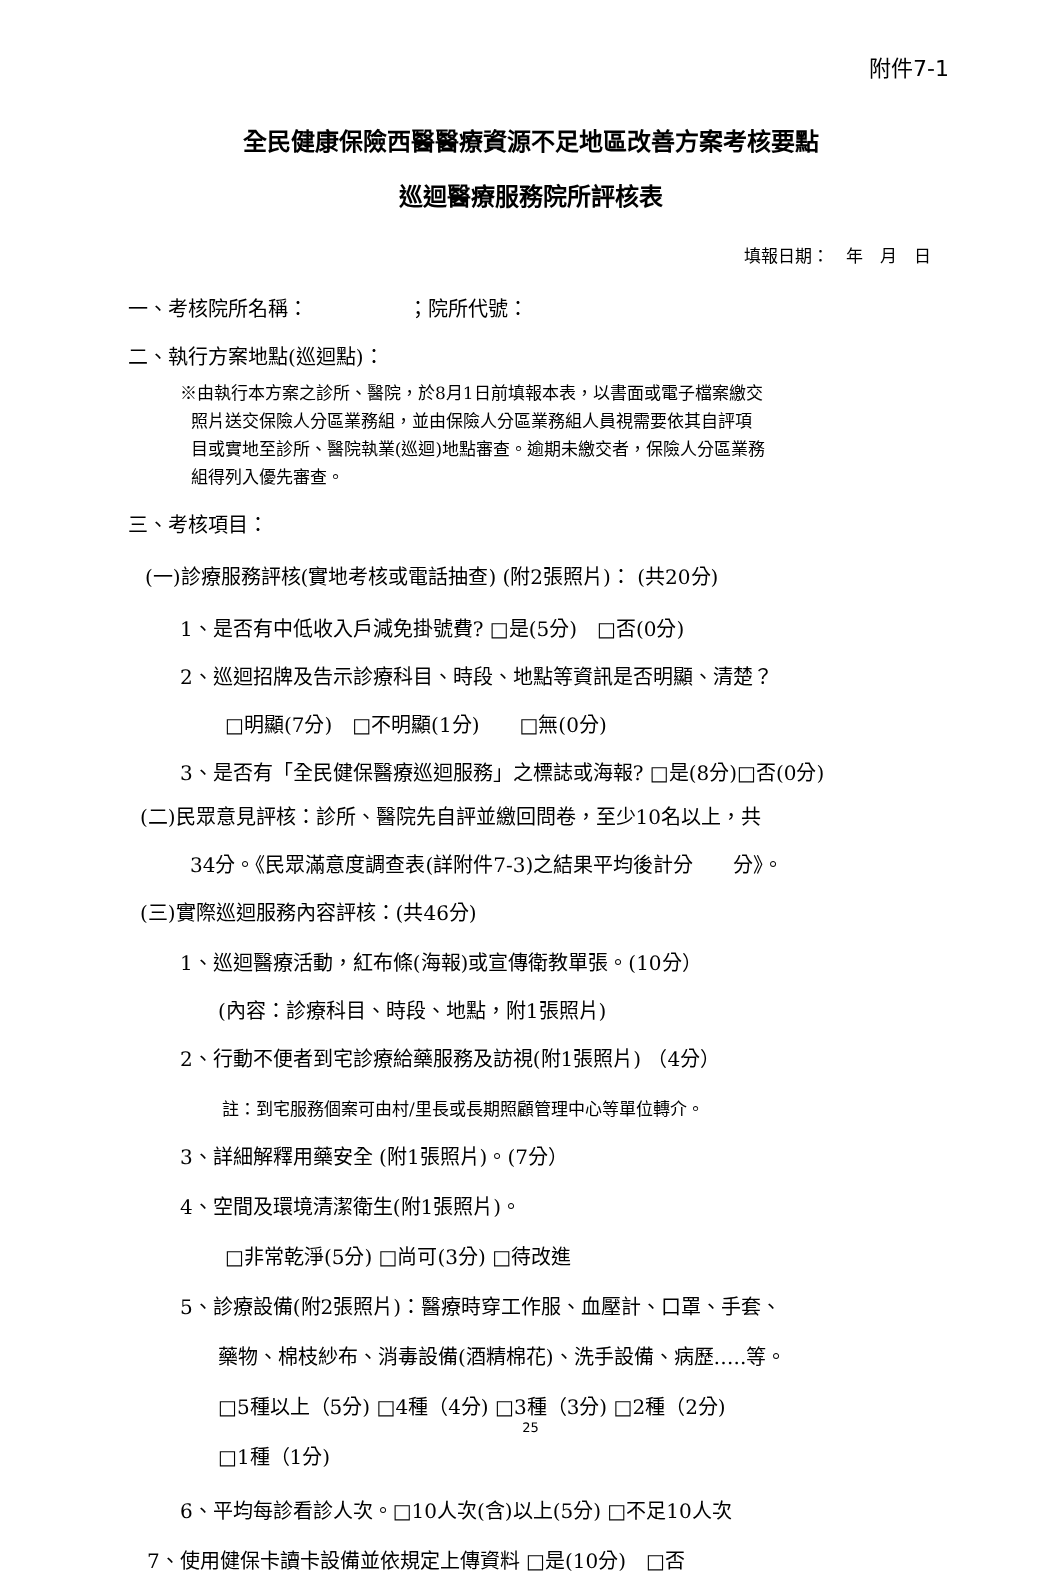附件7-1
全民健康保險西醫醫療資源不足地區改善方案考核要點
巡迴醫療服務院所評核表
填報日期：　年　月　日
一、考核院所名稱：　　　　　；院所代號：
二、執行方案地點(巡迴點)：
※由執行本方案之診所、醫院，於8月1日前填報本表，以書面或電子檔案繳交
照片送交保險人分區業務組，並由保險人分區業務組人員視需要依其自評項
目或實地至診所、醫院執業(巡迴)地點審查。逾期未繳交者，保險人分區業務
組得列入優先審查。
三、考核項目：
(一)診療服務評核(實地考核或電話抽查) (附2張照片)： (共20分)
1、是否有中低收入戶減免掛號費? □是(5分)　□否(0分)
2、巡迴招牌及告示診療科目、時段、地點等資訊是否明顯、清楚？
□明顯(7分)　□不明顯(1分)　　□無(0分)
3、是否有「全民健保醫療巡迴服務」之標誌或海報? □是(8分)□否(0分)
(二)民眾意見評核：診所、醫院先自評並繳回問卷，至少10名以上，共
34分。《民眾滿意度調查表(詳附件7-3)之結果平均後計分　　分》。
(三)實際巡迴服務內容評核：(共46分)
1、巡迴醫療活動，紅布條(海報)或宣傳衛教單張。(10分）
(內容：診療科目、時段、地點，附1張照片)
2、行動不便者到宅診療給藥服務及訪視(附1張照片) （4分）
註：到宅服務個案可由村/里長或長期照顧管理中心等單位轉介。
3、詳細解釋用藥安全 (附1張照片)。(7分）
4、空間及環境清潔衛生(附1張照片)。
□非常乾淨(5分) □尚可(3分) □待改進
5、診療設備(附2張照片)：醫療時穿工作服、血壓計、口罩、手套、
藥物、棉枝紗布、消毒設備(酒精棉花)、洗手設備、病歷…..等。
□5種以上（5分) □4種（4分) □3種（3分) □2種（2分)
□1種（1分)
6、平均每診看診人次。□10人次(含)以上(5分) □不足10人次
7、使用健保卡讀卡設備並依規定上傳資料 □是(10分)　□否
25